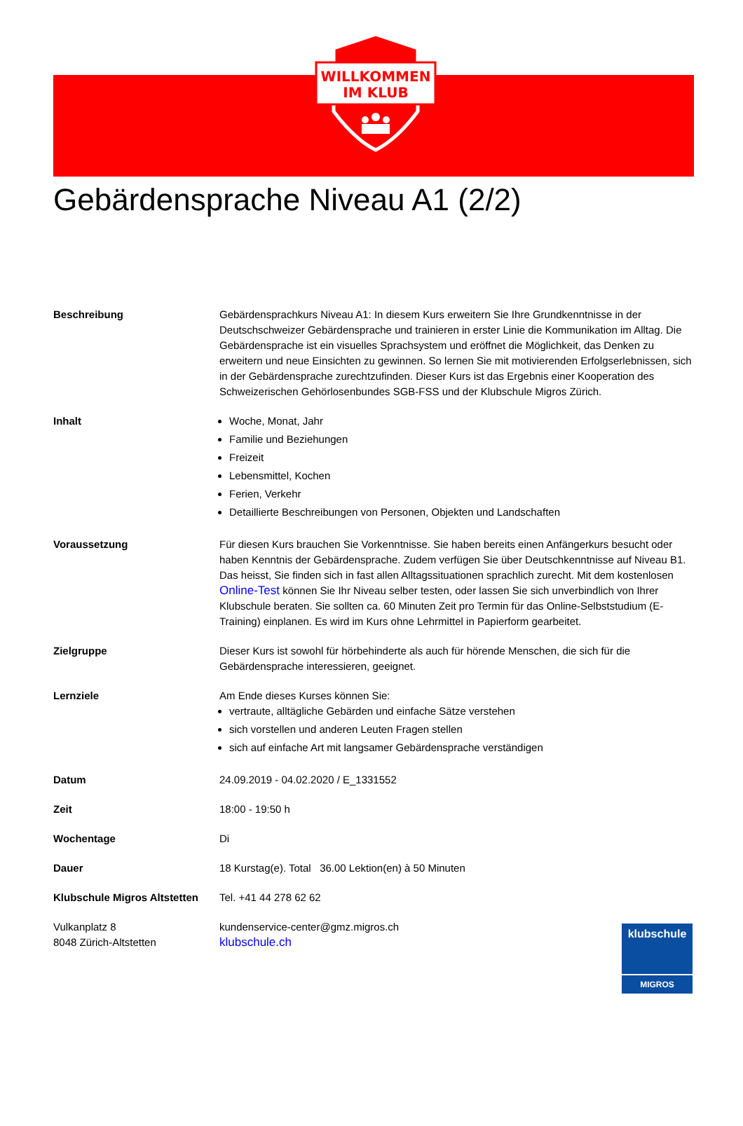WILLKOMMEN
IM KLUB
Gebärdensprache Niveau A1 (2/2)
Beschreibung Gebärdensprachkurs Niveau A1: In diesem Kurs erweitern Sie Ihre Grundkenntnisse in der Deutschschweizer Gebärdensprache und trainieren in erster Linie die Kommunikation im Alltag. Die Gebärdensprache ist ein visuelles Sprachsystem und eröffnet die Möglichkeit, das Denken zu erweitern und neue Einsichten zu gewinnen. So lernen Sie mit motivierenden Erfolgserlebnissen, sich in der Gebärdensprache zurechtzufinden. Dieser Kurs ist das Ergebnis einer Kooperation des Schweizerischen Gehörlosenbundes SGB-FSS und der Klubschule Migros Zürich.
Inhalt Woche, Monat, Jahr
Familie und Beziehungen
Freizeit
Lebensmittel, Kochen
Ferien, Verkehr
Detaillierte Beschreibungen von Personen, Objekten und Landschaften
Voraussetzung Für diesen Kurs brauchen Sie Vorkenntnisse. Sie haben bereits einen Anfängerkurs besucht oder haben Kenntnis der Gebärdensprache. Zudem verfügen Sie über Deutschkenntnisse auf Niveau B1. Das heisst, Sie finden sich in fast allen Alltagssituationen sprachlich zurecht. Mit dem kostenlosen Online-Test können Sie Ihr Niveau selber testen, oder lassen Sie sich unverbindlich von Ihrer Klubschule beraten. Sie sollten ca. 60 Minuten Zeit pro Termin für das Online-Selbststudium (E-Training) einplanen. Es wird im Kurs ohne Lehrmittel in Papierform gearbeitet.
Zielgruppe Dieser Kurs ist sowohl für hörbehinderte als auch für hörende Menschen, die sich für die Gebärdensprache interessieren, geeignet.
Lernziele Am Ende dieses Kurses können Sie:
vertraute, alltägliche Gebärden und einfache Sätze verstehen
sich vorstellen und anderen Leuten Fragen stellen
sich auf einfache Art mit langsamer Gebärdensprache verständigen
Datum 24.09.2019 - 04.02.2020 / E_1331552
Zeit 18:00 - 19:50 h
Wochentage Di
Dauer 18 Kurstag(e). Total 36.00 Lektion(en) à 50 Minuten
Klubschule Migros Altstetten
Tel. +41 44 278 62 62
Vulkanplatz 8
8048 Zürich-Altstetten
kundenservice-center@gmz.migros.ch
klubschule.ch
klubschule
MIGROS